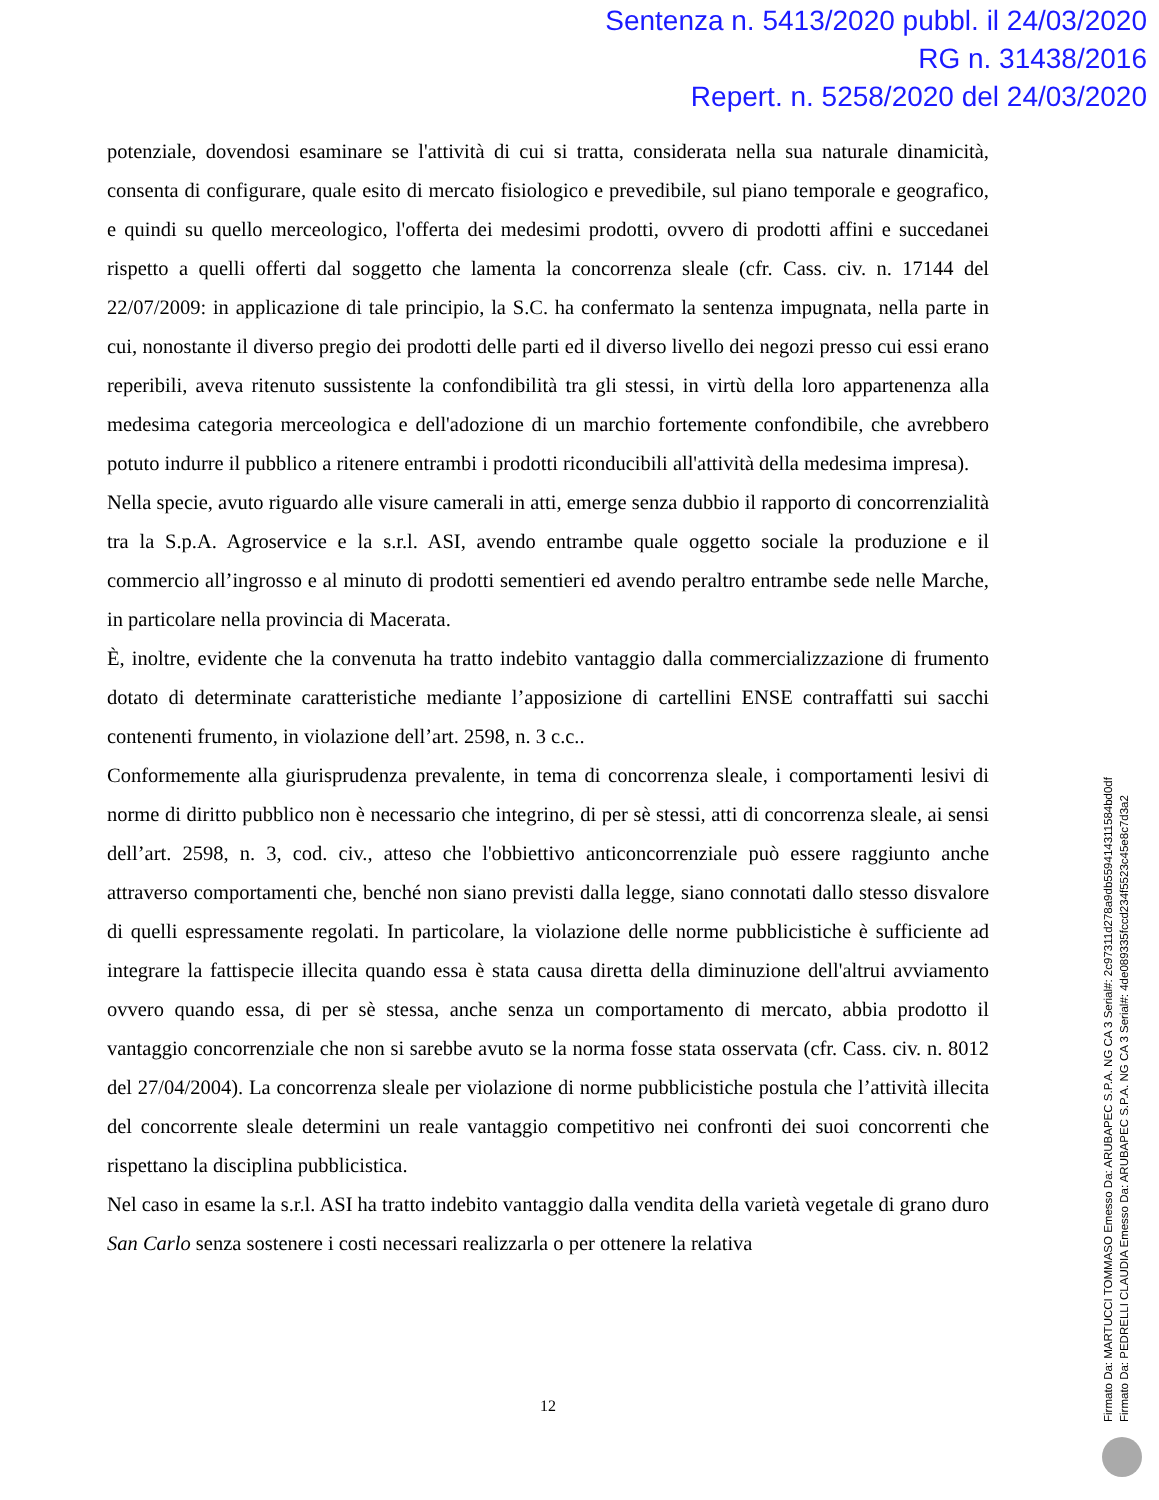Sentenza n. 5413/2020 pubbl. il 24/03/2020
RG n. 31438/2016
Repert. n. 5258/2020 del 24/03/2020
potenziale, dovendosi esaminare se l'attività di cui si tratta, considerata nella sua naturale dinamicità, consenta di configurare, quale esito di mercato fisiologico e prevedibile, sul piano temporale e geografico, e quindi su quello merceologico, l'offerta dei medesimi prodotti, ovvero di prodotti affini e succedanei rispetto a quelli offerti dal soggetto che lamenta la concorrenza sleale (cfr. Cass. civ. n. 17144 del 22/07/2009: in applicazione di tale principio, la S.C. ha confermato la sentenza impugnata, nella parte in cui, nonostante il diverso pregio dei prodotti delle parti ed il diverso livello dei negozi presso cui essi erano reperibili, aveva ritenuto sussistente la confondibilità tra gli stessi, in virtù della loro appartenenza alla medesima categoria merceologica e dell'adozione di un marchio fortemente confondibile, che avrebbero potuto indurre il pubblico a ritenere entrambi i prodotti riconducibili all'attività della medesima impresa).
Nella specie, avuto riguardo alle visure camerali in atti, emerge senza dubbio il rapporto di concorrenzialità tra la S.p.A. Agroservice e la s.r.l. ASI, avendo entrambe quale oggetto sociale la produzione e il commercio all’ingrosso e al minuto di prodotti sementieri ed avendo peraltro entrambe sede nelle Marche, in particolare nella provincia di Macerata.
È, inoltre, evidente che la convenuta ha tratto indebito vantaggio dalla commercializzazione di frumento dotato di determinate caratteristiche mediante l’apposizione di cartellini ENSE contraffatti sui sacchi contenenti frumento, in violazione dell’art. 2598, n. 3 c.c..
Conformemente alla giurisprudenza prevalente, in tema di concorrenza sleale, i comportamenti lesivi di norme di diritto pubblico non è necessario che integrino, di per sè stessi, atti di concorrenza sleale, ai sensi dell’art. 2598, n. 3, cod. civ., atteso che l'obbiettivo anticoncorrenziale può essere raggiunto anche attraverso comportamenti che, benché non siano previsti dalla legge, siano connotati dallo stesso disvalore di quelli espressamente regolati. In particolare, la violazione delle norme pubblicistiche è sufficiente ad integrare la fattispecie illecita quando essa è stata causa diretta della diminuzione dell'altrui avviamento ovvero quando essa, di per sè stessa, anche senza un comportamento di mercato, abbia prodotto il vantaggio concorrenziale che non si sarebbe avuto se la norma fosse stata osservata (cfr. Cass. civ. n. 8012 del 27/04/2004). La concorrenza sleale per violazione di norme pubblicistiche postula che l’attività illecita del concorrente sleale determini un reale vantaggio competitivo nei confronti dei suoi concorrenti che rispettano la disciplina pubblicistica.
Nel caso in esame la s.r.l. ASI ha tratto indebito vantaggio dalla vendita della varietà vegetale di grano duro San Carlo senza sostenere i costi necessari realizzarla o per ottenere la relativa
12
Firmato Da: MARTUCCI TOMMASO Emesso Da: ARUBAPEC S.P.A. NG CA 3 Serial#: 2c97311d278a9db559414311584bd0df
Firmato Da: PEDRELLI CLAUDIA Emesso Da: ARUBAPEC S.P.A. NG CA 3 Serial#: 4de089335fccd234f5523c45e8c7d3a2